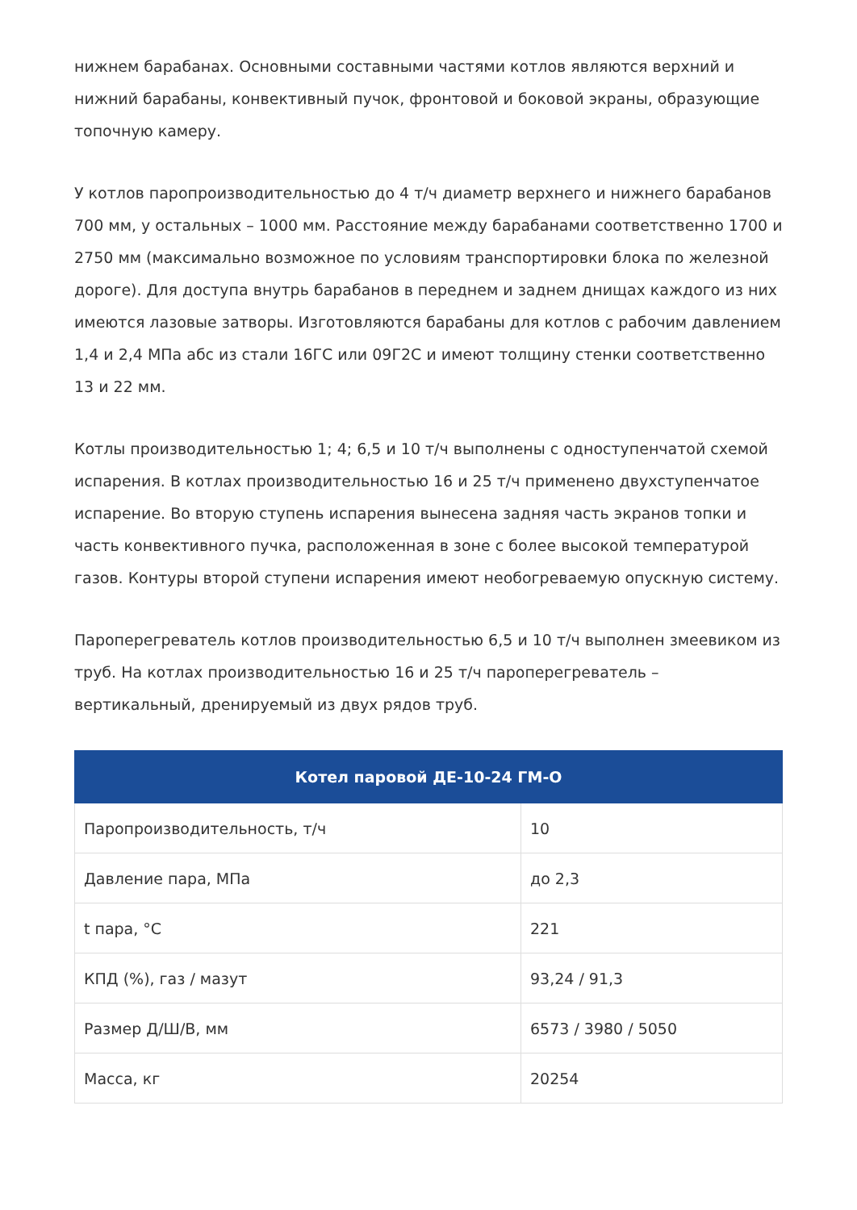нижнем барабанах. Основными составными частями котлов являются верхний и нижний барабаны, конвективный пучок, фронтовой и боковой экраны, образующие топочную камеру.
У котлов паропроизводительностью до 4 т/ч диаметр верхнего и нижнего барабанов 700 мм, у остальных – 1000 мм. Расстояние между барабанами соответственно 1700 и 2750 мм (максимально возможное по условиям транспортировки блока по железной дороге). Для доступа внутрь барабанов в переднем и заднем днищах каждого из них имеются лазовые затворы. Изготовляются барабаны для котлов с рабочим давлением 1,4 и 2,4 МПа абс из стали 16ГС или 09Г2С и имеют толщину стенки соответственно 13 и 22 мм.
Котлы производительностью 1; 4; 6,5 и 10 т/ч выполнены с одноступенчатой схемой испарения. В котлах производительностью 16 и 25 т/ч применено двухступенчатое испарение. Во вторую ступень испарения вынесена задняя часть экранов топки и часть конвективного пучка, расположенная в зоне с более высокой температурой газов. Контуры второй ступени испарения имеют необогреваемую опускную систему.
Пароперегреватель котлов производительностью 6,5 и 10 т/ч выполнен змеевиком из труб. На котлах производительностью 16 и 25 т/ч пароперегреватель – вертикальный, дренируемый из двух рядов труб.
| Котел паровой ДЕ-10-24 ГМ-О | |
| --- | --- |
| Паропроизводительность, т/ч | 10 |
| Давление пара, МПа | до 2,3 |
| t пара, °С | 221 |
| КПД (%), газ / мазут | 93,24 / 91,3 |
| Размер Д/Ш/В, мм | 6573 / 3980 / 5050 |
| Масса, кг | 20254 |